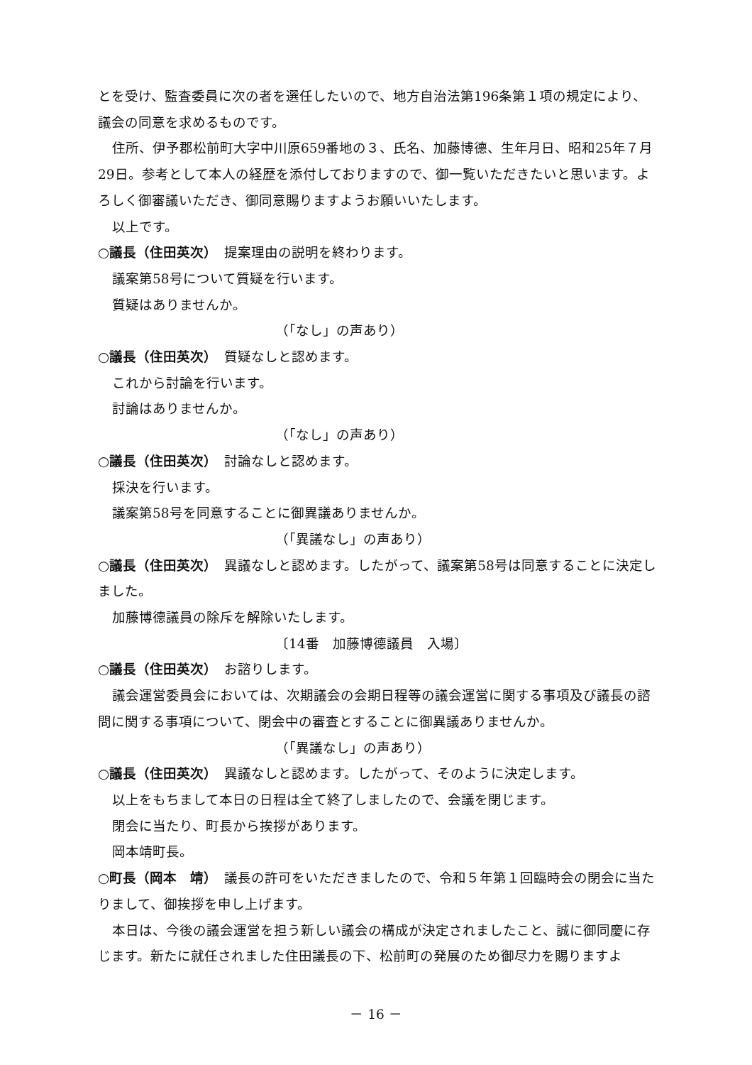とを受け、監査委員に次の者を選任したいので、地方自治法第196条第１項の規定により、議会の同意を求めるものです。
住所、伊予郡松前町大字中川原659番地の３、氏名、加藤博德、生年月日、昭和25年７月29日。参考として本人の経歴を添付しておりますので、御一覧いただきたいと思います。よろしく御審議いただき、御同意賜りますようお願いいたします。
以上です。
○議長（住田英次）　提案理由の説明を終わります。
議案第58号について質疑を行います。
質疑はありませんか。
（「なし」の声あり）
○議長（住田英次）　質疑なしと認めます。
これから討論を行います。
討論はありませんか。
（「なし」の声あり）
○議長（住田英次）　討論なしと認めます。
採決を行います。
議案第58号を同意することに御異議ありませんか。
（「異議なし」の声あり）
○議長（住田英次）　異議なしと認めます。したがって、議案第58号は同意することに決定しました。
加藤博德議員の除斥を解除いたします。
〔14番　加藤博德議員　入場〕
○議長（住田英次）　お諮りします。
議会運営委員会においては、次期議会の会期日程等の議会運営に関する事項及び議長の諮問に関する事項について、閉会中の審査とすることに御異議ありませんか。
（「異議なし」の声あり）
○議長（住田英次）　異議なしと認めます。したがって、そのように決定します。
以上をもちまして本日の日程は全て終了しましたので、会議を閉じます。
閉会に当たり、町長から挨拶があります。
岡本靖町長。
○町長（岡本　靖）　議長の許可をいただきましたので、令和５年第１回臨時会の閉会に当たりまして、御挨拶を申し上げます。
本日は、今後の議会運営を担う新しい議会の構成が決定されましたこと、誠に御同慶に存じます。新たに就任されました住田議長の下、松前町の発展のため御尽力を賜りますよ
－ 16 －